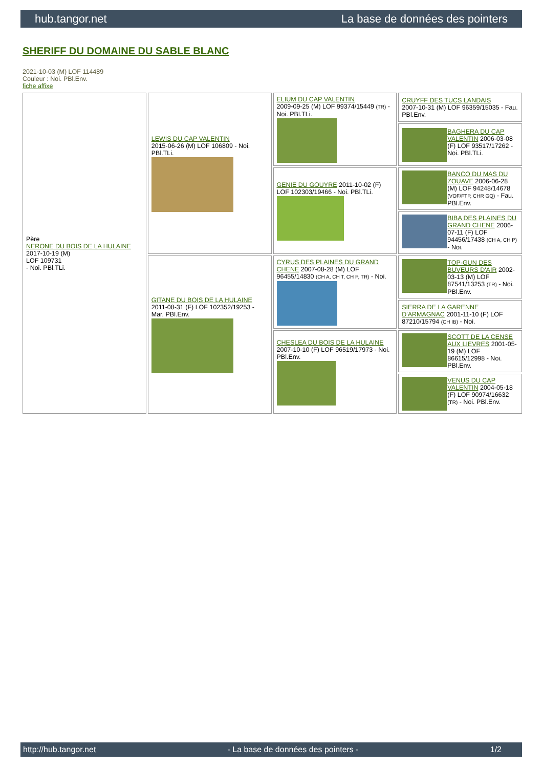hub.tangor.net La base de données des pointers
SHERIFF DU DOMAINE DU SABLE BLANC
2021-10-03 (M) LOF 114489
Couleur : Noi. PBl.Env.
fiche affixe
| Père NERONE DU BOIS DE LA HULAINE 2017-10-19 (M) LOF 109731 - Noi. PBl.TLi. | LEWIS DU CAP VALENTIN 2015-06-26 (M) LOF 106809 - Noi. PBl.TLi. | ELIUM DU CAP VALENTIN 2009-09-25 (M) LOF 99374/15449 (TR) - Noi. PBl.TLi. | CRUYFF DES TUCS LANDAIS 2007-10-31 (M) LOF 96359/15035 - Fau. PBl.Env. |
| | | | BAGHERA DU CAP VALENTIN 2006-03-08 (F) LOF 93517/17262 - Noi. PBl.TLi. |
| | | GENIE DU GOUYRE 2011-10-02 (F) LOF 102303/19466 - Noi. PBl.TLi. | BANCO DU MAS DU ZOUAVE 2006-06-28 (M) LOF 94248/14678 (VOF/FTP, CHR GQ) - Fau. PBl.Env. |
| | | | BIBA DES PLAINES DU GRAND CHENE 2006-07-11 (F) LOF 94456/17438 (CH A, CH P) - Noi. |
| | GITANE DU BOIS DE LA HULAINE 2011-08-31 (F) LOF 102352/19253 - Mar. PBl.Env. | CYRUS DES PLAINES DU GRAND CHENE 2007-08-28 (M) LOF 96455/14830 (CH A, CH T, CH P, TR) - Noi. | TOP-GUN DES BUVEURS D'AIR 2002-03-13 (M) LOF 87541/13253 (TR) - Noi. PBl.Env. |
| | | | SIERRA DE LA GARENNE D'ARMAGNAC 2001-11-10 (F) LOF 87210/15794 (CH IB) - Noi. |
| | | CHESLEA DU BOIS DE LA HULAINE 2007-10-10 (F) LOF 96519/17973 - Noi. PBl.Env. | SCOTT DE LA CENSE AUX LIEVRES 2001-05-19 (M) LOF 86615/12998 - Noi. PBl.Env. |
| | | | VENUS DU CAP VALENTIN 2004-05-18 (F) LOF 90974/16632 (TR) - Noi. PBl.Env. |
http://hub.tangor.net - La base de données des pointers - 1/2